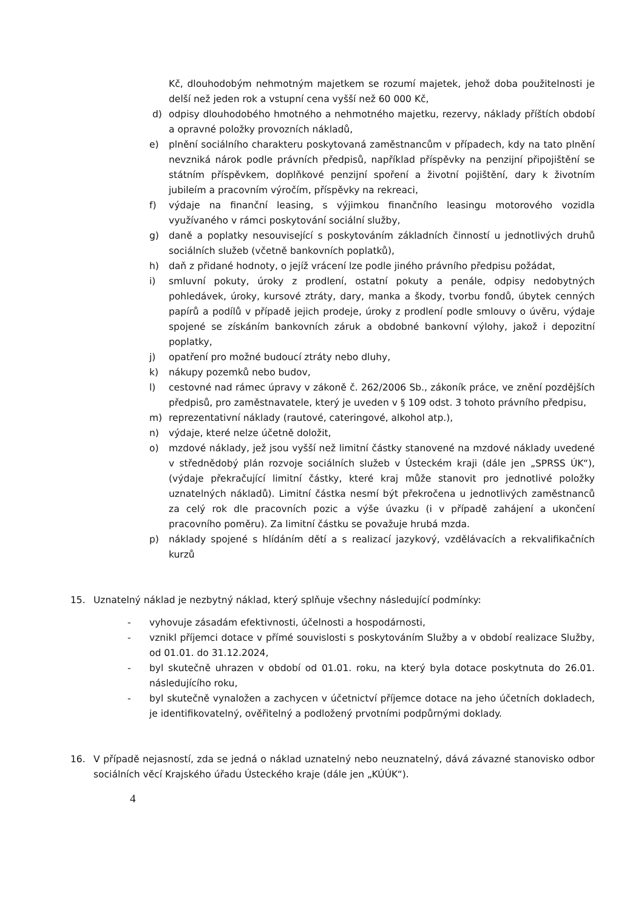Kč, dlouhodobým nehmotným majetkem se rozumí majetek, jehož doba použitelnosti je delší než jeden rok a vstupní cena vyšší než 60 000 Kč,
d) odpisy dlouhodobého hmotného a nehmotného majetku, rezervy, náklady příštích období a opravné položky provozních nákladů,
e) plnění sociálního charakteru poskytovaná zaměstnancům v případech, kdy na tato plnění nevzniká nárok podle právních předpisů, například příspěvky na penzijní připojištění se státním příspěvkem, doplňkové penzijní spoření a životní pojištění, dary k životním jubileím a pracovním výročím, příspěvky na rekreaci,
f) výdaje na finanční leasing, s výjimkou finančního leasingu motorového vozidla využívaného v rámci poskytování sociální služby,
g) daně a poplatky nesouvisející s poskytováním základních činností u jednotlivých druhů sociálních služeb (včetně bankovních poplatků),
h) daň z přidané hodnoty, o jejíž vrácení lze podle jiného právního předpisu požádat,
i) smluvní pokuty, úroky z prodlení, ostatní pokuty a penále, odpisy nedobytných pohledávek, úroky, kursové ztráty, dary, manka a škody, tvorbu fondů, úbytek cenných papírů a podílů v případě jejich prodeje, úroky z prodlení podle smlouvy o úvěru, výdaje spojené se získáním bankovních záruk a obdobné bankovní výlohy, jakož i depozitní poplatky,
j) opatření pro možné budoucí ztráty nebo dluhy,
k) nákupy pozemků nebo budov,
l) cestovné nad rámec úpravy v zákoně č. 262/2006 Sb., zákoník práce, ve znění pozdějších předpisů, pro zaměstnavatele, který je uveden v § 109 odst. 3 tohoto právního předpisu,
m) reprezentativní náklady (rautové, cateringové, alkohol atp.),
n) výdaje, které nelze účetně doložit,
o) mzdové náklady, jež jsou vyšší než limitní částky stanovené na mzdové náklady uvedené v střednědobý plán rozvoje sociálních služeb v Ústeckém kraji (dále jen „SPRSS ÚK“), (výdaje překračující limitní částky, které kraj může stanovit pro jednotlivé položky uznatelných nákladů). Limitní částka nesmí být překročena u jednotlivých zaměstnanců za celý rok dle pracovních pozic a výše úvazku (i v případě zahájení a ukončení pracovního poměru). Za limitní částku se považuje hrubá mzda.
p) náklady spojené s hlídáním dětí a s realizací jazykový, vzdělávacích a rekvalifikačních kurzů
15. Uznatelný náklad je nezbytný náklad, který splňuje všechny následující podmínky:
- vyhovuje zásadám efektivnosti, účelnosti a hospodárnosti,
- vznikl příjemci dotace v přímé souvislosti s poskytováním Služby a v období realizace Služby, od 01.01. do 31.12.2024,
- byl skutečně uhrazen v období od 01.01. roku, na který byla dotace poskytnuta do 26.01. následujícího roku,
- byl skutečně vynaložen a zachycen v účetnictví příjemce dotace na jeho účetních dokladech, je identifikovatelný, ověřitelný a podložený prvotními podpůrnými doklady.
16. V případě nejasností, zda se jedná o náklad uznatelný nebo neuznatelný, dává závazné stanovisko odbor sociálních věcí Krajského úřadu Ústeckého kraje (dále jen „KÚÚK“).
4